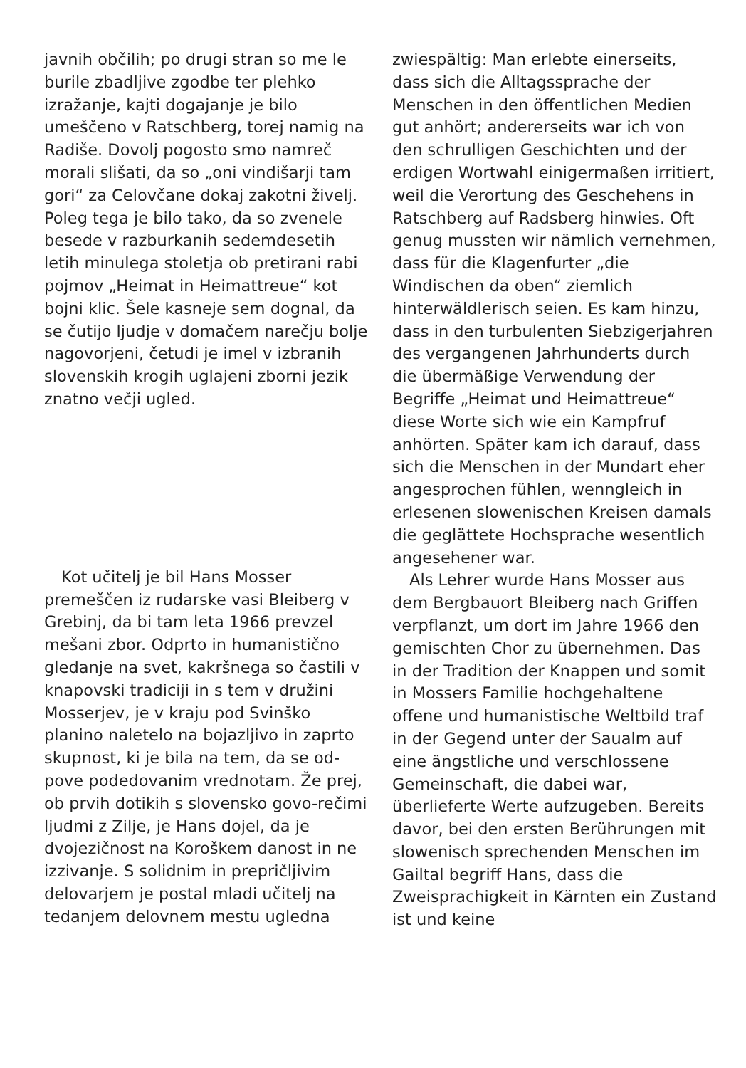javnih občilih; po drugi stran so me le burile zbadljive zgodbe ter plehko izražanje, kajti dogajanje je bilo umeščeno v Ratschberg, torej namig na Radiše. Dovolj pogosto smo namreč morali slišati, da so „oni vindišarji tam gori“ za Celovčane dokaj zakotni živelj. Poleg tega je bilo tako, da so zvenele besede v razburkanih sedemdesetih letih minulega stoletja ob pretirani rabi pojmov „Heimat in Heimattreue“ kot bojni klic. Šele kasneje sem dognal, da se čutijo ljudje v domačem narečju bolje nagovorjeni, četudi je imel v izbranih slovenskih krogih uglajeni zborni jezik znatno večji ugled.
Kot učitelj je bil Hans Mosser premeščen iz rudarske vasi Bleiberg v Grebinj, da bi tam leta 1966 prevzel mešani zbor. Odprto in humanistično gledanje na svet, kakršnega so častili v knapovski tradiciji in s tem v družini Mosserjev, je v kraju pod Svinško planino naletelo na bojazljivo in zaprto skupnost, ki je bila na tem, da se od-pove podedovanim vrednotam. Že prej, ob prvih dotikih s slovensko govo-rečimi ljudmi z Zilje, je Hans dojel, da je dvojezičnost na Koroškem danost in ne izzivanje. S solidnim in prepričljivim delovarjem je postal mladi učitelj na tedanjem delovnem mestu ugledna
zwiespältig: Man erlebte einerseits, dass sich die Alltagssprache der Menschen in den öffentlichen Medien gut anhört; andererseits war ich von den schrulligen Geschichten und der erdigen Wortwahl einigermaßen irritiert, weil die Verortung des Geschehens in Ratschberg auf Radsberg hinwies. Oft genug mussten wir nämlich vernehmen, dass für die Klagenfurter „die Windischen da oben“ ziemlich hinterwäldlerisch seien. Es kam hinzu, dass in den turbulenten Siebzigerjahren des vergangenen Jahrhunderts durch die übermäßige Verwendung der Begriffe „Heimat und Heimattreue“ diese Worte sich wie ein Kampfruf anhörten. Später kam ich darauf, dass sich die Menschen in der Mundart eher angesprochen fühlen, wenngleich in erlesenen slowenischen Kreisen damals die geglättete Hochsprache wesentlich angesehener war.
Als Lehrer wurde Hans Mosser aus dem Bergbauort Bleiberg nach Griffen verpflanzt, um dort im Jahre 1966 den gemischten Chor zu übernehmen. Das in der Tradition der Knappen und somit in Mossers Familie hochgehaltene offene und humanistische Weltbild traf in der Gegend unter der Saualm auf eine ängstliche und verschlossene Gemeinschaft, die dabei war, überlieferte Werte aufzugeben. Bereits davor, bei den ersten Berührungen mit slowenisch sprechenden Menschen im Gailtal begriff Hans, dass die Zweisprachigkeit in Kärnten ein Zustand ist und keine